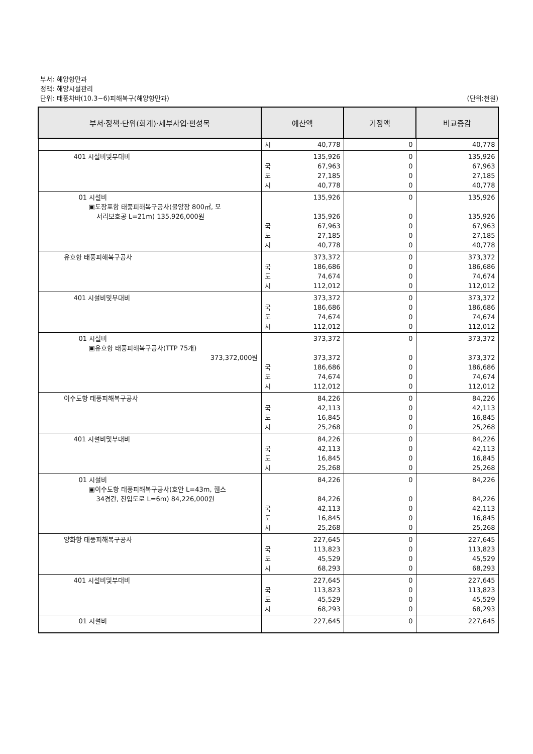부서: 해양항만과
정책: 해양시설관리
단위: 태풍차바(10.3~6)피해복구(해양항만과) (단위:천원)
| 부서·정책·단위(회계)·세부사업·편성목 | 예산액 | 기정액 | 비교증감 |
| --- | --- | --- | --- |
| | 시 40,778 | 0 | 40,778 |
| 401 시설비및부대비 | 135,926 국 67,963 도 27,185 시 40,778 | 0 0 0 0 | 135,926 67,963 27,185 40,778 |
| 01 시설비 ▣도장포항 태풍피해복구공사(물양장 800㎡, 모 서리보호공 L=21m) 135,926,000원 | 135,926 135,926 국 67,963 도 27,185 시 40,778 | 0 0 0 0 0 | 135,926 135,926 67,963 27,185 40,778 |
| 유호항 태풍피해복구공사 | 373,372 국 186,686 도 74,674 시 112,012 | 0 0 0 0 | 373,372 186,686 74,674 112,012 |
| 401 시설비및부대비 | 373,372 국 186,686 도 74,674 시 112,012 | 0 0 0 0 | 373,372 186,686 74,674 112,012 |
| 01 시설비 ▣유호항 태풍피해복구공사(TTP 75개) 373,372,000원 | 373,372 373,372 국 186,686 도 74,674 시 112,012 | 0 0 0 0 0 | 373,372 373,372 186,686 74,674 112,012 |
| 이수도항 태풍피해복구공사 | 84,226 국 42,113 도 16,845 시 25,268 | 0 0 0 0 | 84,226 42,113 16,845 25,268 |
| 401 시설비및부대비 | 84,226 국 42,113 도 16,845 시 25,268 | 0 0 0 0 | 84,226 42,113 16,845 25,268 |
| 01 시설비 ▣이수도항 태풍피해복구공사(호안 L=43m, 휀스 34경간, 진입도로 L=6m) 84,226,000원 | 84,226 84,226 국 42,113 도 16,845 시 25,268 | 0 0 0 0 0 | 84,226 84,226 42,113 16,845 25,268 |
| 양화항 태풍피해복구공사 | 227,645 국 113,823 도 45,529 시 68,293 | 0 0 0 0 | 227,645 113,823 45,529 68,293 |
| 401 시설비및부대비 | 227,645 국 113,823 도 45,529 시 68,293 | 0 0 0 0 | 227,645 113,823 45,529 68,293 |
| 01 시설비 | 227,645 | 0 | 227,645 |